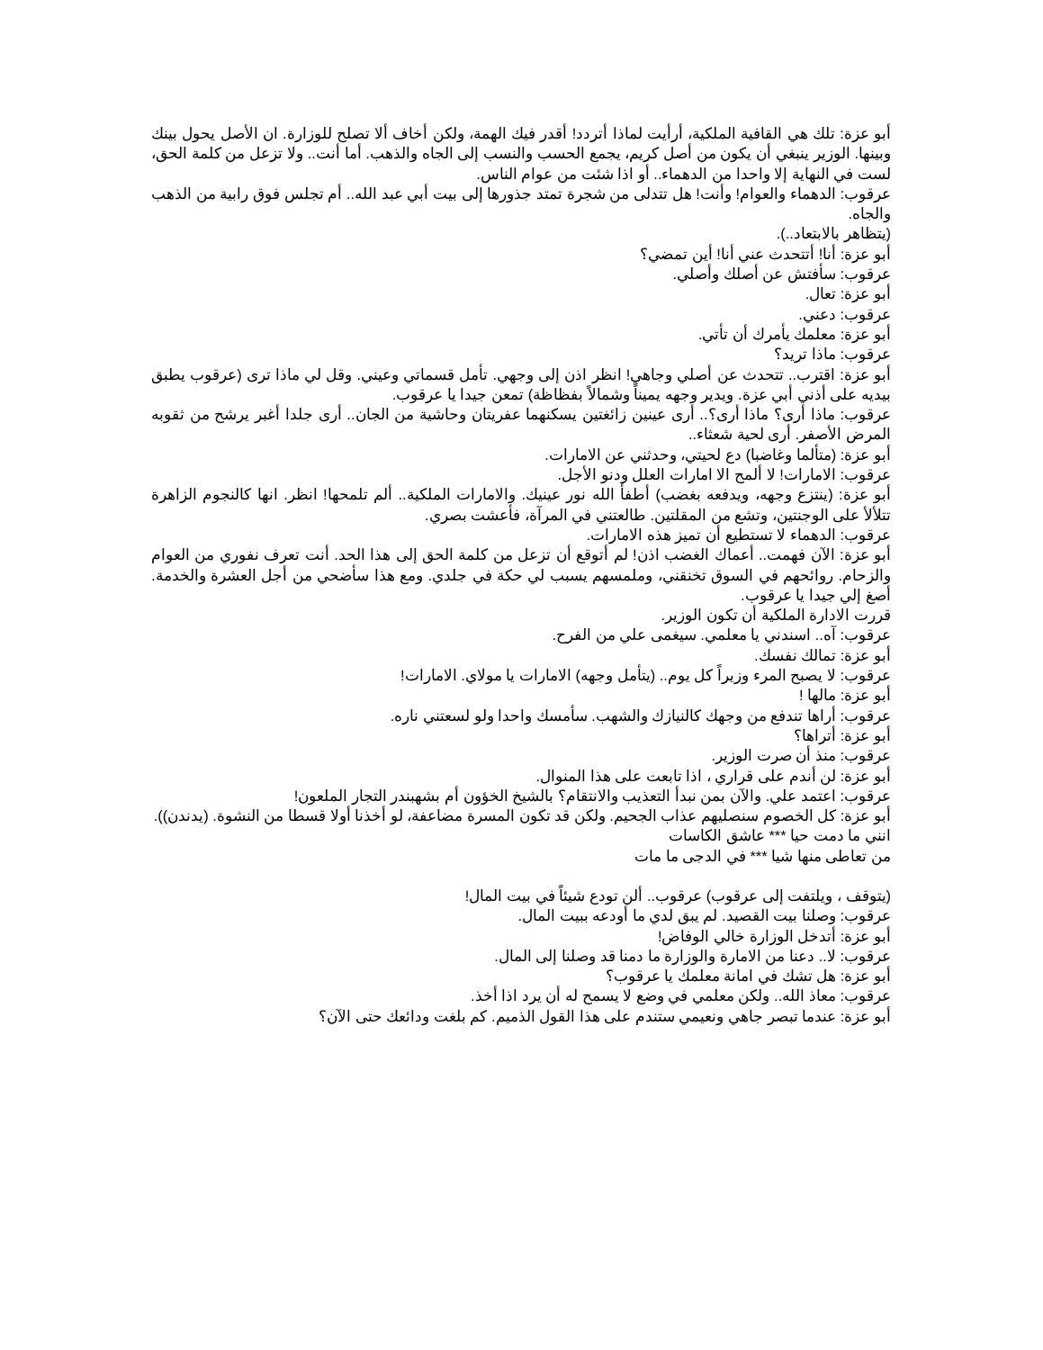أبو عزة: تلك هي القافية الملكية، أرأيت لماذا أتردد! أقدر فيك الهمة، ولكن أخاف ألا تصلح للوزارة. ان الأصل يحول بينك وبينها. الوزير ينبغي أن يكون من أصل كريم، يجمع الحسب والنسب إلى الجاه والذهب. أما أنت.. ولا تزعل من كلمة الحق، لست في النهاية إلا واحدا من الدهماء.. أو اذا شئت من عوام الناس.
عرقوب: الدهماء والعوام! وأنت! هل تتدلى من شجرة تمتد جذورها إلى بيت أبي عبد الله.. أم تجلس فوق رابية من الذهب والجاه.
(يتظاهر بالابتعاد..).
أبو عزة: أنا! أتتحدث عني أنا! أين تمضي؟
عرقوب: سأفتش عن أصلك وأصلي.
أبو عزة: تعال.
عرقوب: دعني.
أبو عزة: معلمك يأمرك أن تأتي.
عرقوب: ماذا تريد؟
أبو عزة: اقترب.. تتحدث عن أصلي وجاهي! انظر اذن إلى وجهي. تأمل قسماتي وعيني. وقل لي ماذا ترى (عرقوب يطبق بيديه على أذني أبي عزة. ويدير وجهه يميناً وشمالاً بفظاظة) تمعن جيدا يا عرقوب.
عرقوب: ماذا أرى؟ ماذا أرى؟.. أرى عينين زائغتين يسكنهما عفريتان وحاشية من الجان.. أرى جلدا أغبر يرشح من ثقوبه المرض الأصفر. أرى لحية شعثاء..
أبو عزة: (متألما وغاضبا) دع لحيتي، وحدثني عن الامارات.
عرقوب: الامارات! لا ألمح الا امارات العلل ودنو الأجل.
أبو عزة: (ينتزع وجهه، ويدفعه بغضب) أطفأ الله نور عينيك. والامارات الملكية.. ألم تلمحها! انظر. انها كالنجوم الزاهرة تتلألأ على الوجنتين، وتشع من المقلتين. طالعتني في المرآة، فأعشت بصري.
عرقوب: الدهماء لا تستطيع أن تميز هذه الامارات.
أبو عزة: الآن فهمت.. أعماك الغضب اذن! لم أتوقع أن تزعل من كلمة الحق إلى هذا الحد. أنت تعرف نفوري من العوام والزحام. روائحهم في السوق تخنقني، وملمسهم يسبب لي حكة في جلدي. ومع هذا سأضحي من أجل العشرة والخدمة. أصغ إلي جيدا يا عرقوب.
قررت الادارة الملكية أن تكون الوزير.
عرقوب: آه.. اسندني يا معلمي. سيغمى علي من الفرح.
أبو عزة: تمالك نفسك.
عرقوب: لا يصبح المرء وزيراً كل يوم.. (يتأمل وجهه) الامارات يا مولاي. الامارات!
أبو عزة: مالها !
عرقوب: أراها تندفع من وجهك كالنيازك والشهب. سأمسك واحدا ولو لسعتني ناره.
أبو عزة: أتراها؟
عرقوب: منذ أن صرت الوزير.
أبو عزة: لن أندم على قراري ، اذا تابعت على هذا المنوال.
عرقوب: اعتمد علي. والآن بمن نبدأ التعذيب والانتقام؟ بالشيخ الخؤون أم بشهبندر التجار الملعون!
أبو عزة: كل الخصوم سنصليهم عذاب الجحيم. ولكن قد تكون المسرة مضاعفة، لو أخذنا أولا قسطا من النشوة. (يدندن)).
انني ما دمت حيا *** عاشق الكاسات
من تعاطى منها شيا *** في الدجى ما مات
(يتوقف ، ويلتفت إلى عرقوب) عرقوب.. ألن تودع شيئاً في بيت المال!
عرقوب: وصلنا بيت القصيد. لم يبق لدي ما أودعه ببيت المال.
أبو عزة: أتدخل الوزارة خالي الوفاض!
عرقوب: لا.. دعنا من الامارة والوزارة ما دمنا قد وصلنا إلى المال.
أبو عزة: هل تشك في امانة معلمك يا عرقوب؟
عرقوب: معاذ الله.. ولكن معلمي في وضع لا يسمح له أن يرد اذا أخذ.
أبو عزة: عندما تبصر جاهي ونعيمي ستندم على هذا القول الذميم. كم بلغت ودائعك حتى الآن؟